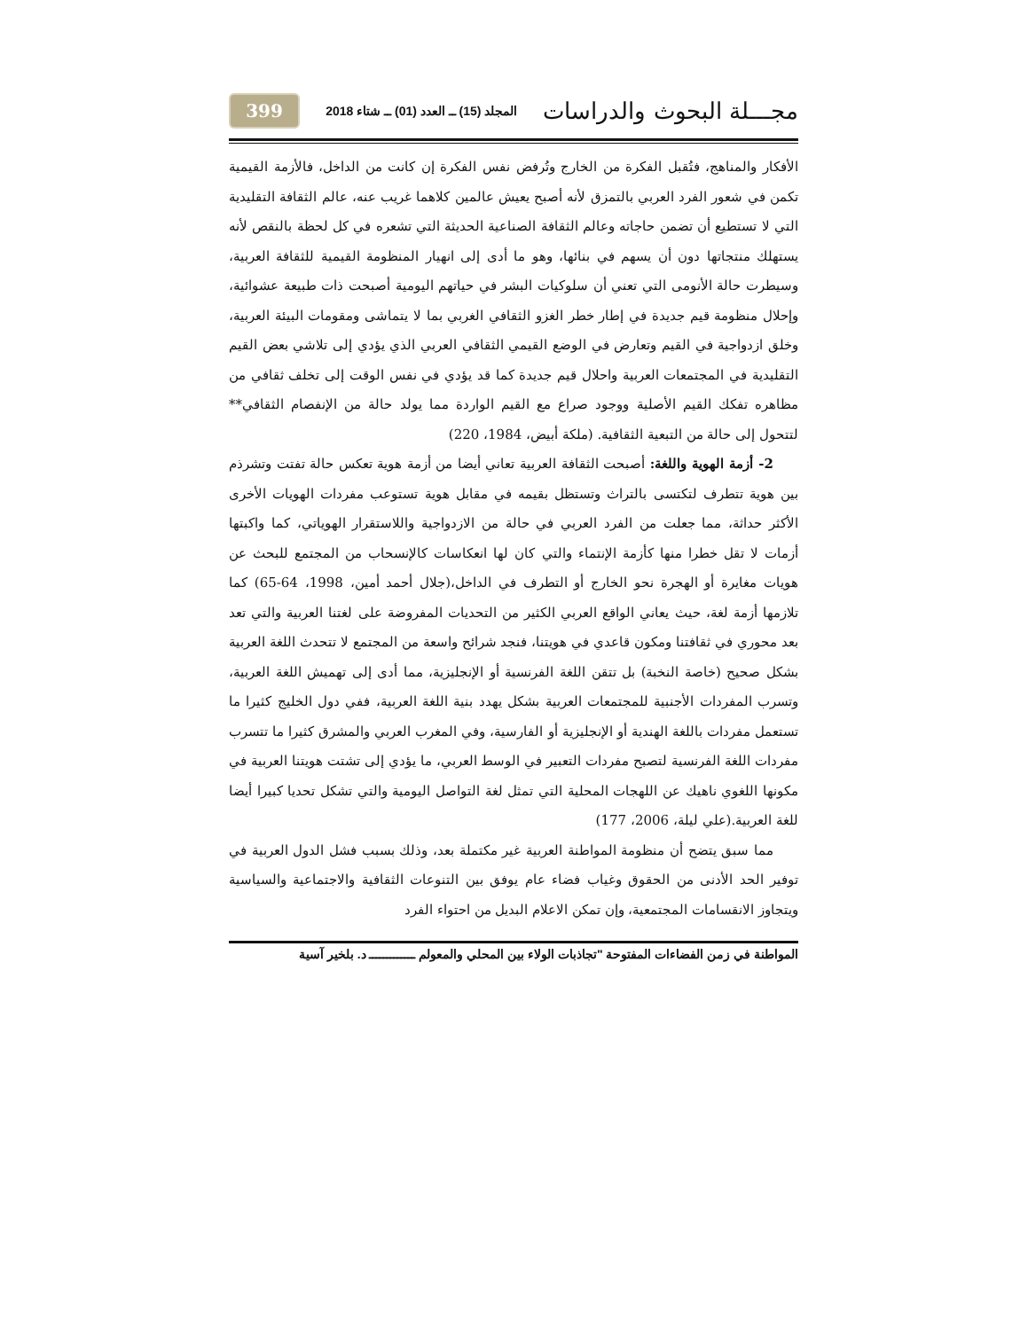مجـــلة البحوث والدراسات المجلد (15) ــ العدد (01) ــ شتاء 2018 399
الأفكار والمناهج، فتُقبل الفكرة من الخارج وتُرفض نفس الفكرة إن كانت من الداخل، فالأزمة القيمية تكمن في شعور الفرد العربي بالتمزق لأنه أصبح يعيش عالمين كلاهما غريب عنه، عالم الثقافة التقليدية التي لا تستطيع أن تضمن حاجاته وعالم الثقافة الصناعية الحديثة التي تشعره في كل لحظة بالنقص لأنه يستهلك منتجاتها دون أن يسهم في بنائها، وهو ما أدى إلى انهيار المنظومة القيمية للثقافة العربية، وسيطرت حالة الأنومى التي تعني أن سلوكيات البشر في حياتهم اليومية أصبحت ذات طبيعة عشوائية، وإحلال منظومة قيم جديدة في إطار خطر الغزو الثقافي الغربي بما لا يتماشى ومقومات البيئة العربية، وخلق ازدواجية في القيم وتعارض في الوضع القيمي الثقافي العربي الذي يؤدي إلى تلاشي بعض القيم التقليدية في المجتمعات العربية واحلال قيم جديدة كما قد يؤدي في نفس الوقت إلى تخلف ثقافي من مظاهره تفكك القيم الأصلية ووجود صراع مع القيم الواردة مما يولد حالة من الإنفصام الثقافي** لتتحول إلى حالة من التبعية الثقافية. (ملكة أبيض، 1984، 220)
2- أزمة الهوية واللغة: أصبحت الثقافة العربية تعاني أيضا من أزمة هوية تعكس حالة تفتت وتشرذم بين هوية تتطرف لتكتسى بالتراث وتستظل بقيمه في مقابل هوية تستوعب مفردات الهويات الأخرى الأكثر حداثة، مما جعلت من الفرد العربي في حالة من الازدواجية واللاستقرار الهوياتي، كما واكبتها أزمات لا تقل خطرا منها كأزمة الإنتماء والتي كان لها انعكاسات كالإنسحاب من المجتمع للبحث عن هويات مغايرة أو الهجرة نحو الخارج أو التطرف في الداخل،(جلال أحمد أمين، 1998، 64-65) كما تلازمها أزمة لغة، حيث يعاني الواقع العربي الكثير من التحديات المفروضة على لغتنا العربية والتي تعد بعد محوري في ثقافتنا ومكون قاعدي في هويتنا، فنجد شرائح واسعة من المجتمع لا تتحدث اللغة العربية بشكل صحيح (خاصة النخبة) بل تتقن اللغة الفرنسية أو الإنجليزية، مما أدى إلى تهميش اللغة العربية، وتسرب المفردات الأجنبية للمجتمعات العربية بشكل يهدد بنية اللغة العربية، ففي دول الخليج كثيرا ما تستعمل مفردات باللغة الهندية أو الإنجليزية أو الفارسية، وفي المغرب العربي والمشرق كثيرا ما تتسرب مفردات اللغة الفرنسية لتصبح مفردات التعبير في الوسط العربي، ما يؤدي إلى تشتت هويتنا العربية في مكونها اللغوي ناهيك عن اللهجات المحلية التي تمثل لغة التواصل اليومية والتي تشكل تحديا كبيرا أيضا للغة العربية.(علي ليلة، 2006، 177)
مما سبق يتضح أن منظومة المواطنة العربية غير مكتملة بعد، وذلك بسبب فشل الدول العربية في توفير الحد الأدنى من الحقوق وغياب فضاء عام يوفق بين التنوعات الثقافية والاجتماعية والسياسية ويتجاوز الانقسامات المجتمعية، وإن تمكن الاعلام البديل من احتواء الفرد
المواطنة في زمن الفضاءات المفتوحة "تجاذبات الولاء بين المحلي والمعولم ـــــــــــــ د. بلخير آسية